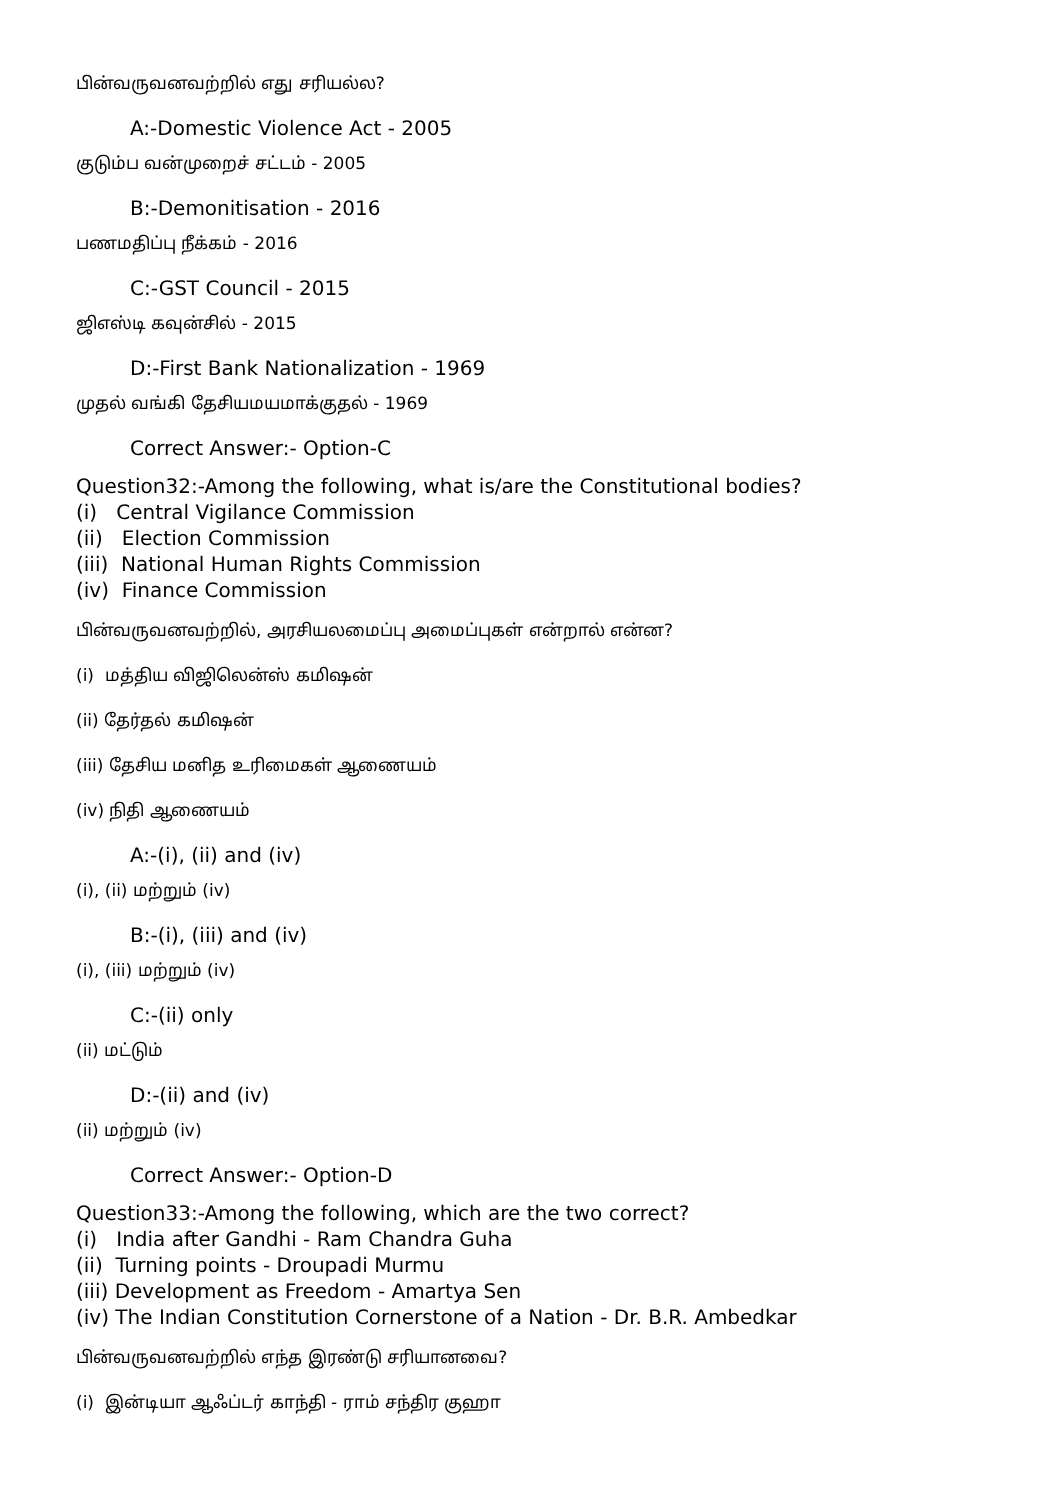பின்வருவனவற்றில் எது சரியல்ல?
A:-Domestic Violence Act - 2005
குடும்ப வன்முறைச் சட்டம் - 2005
B:-Demonitisation - 2016
பணமதிப்பு நீக்கம் - 2016
C:-GST Council - 2015
ஜிஎஸ்டி கவுன்சில் - 2015
D:-First Bank Nationalization - 1969
முதல் வங்கி தேசியமயமாக்குதல் - 1969
Correct Answer:- Option-C
Question32:-Among the following, what is/are the Constitutional bodies?
(i) Central Vigilance Commission
(ii) Election Commission
(iii) National Human Rights Commission
(iv) Finance Commission
பின்வருவனவற்றில், அரசியலமைப்பு அமைப்புகள் என்றால் என்ன?
(i) மத்திய விஜிலென்ஸ் கமிஷன்
(ii) தேர்தல் கமிஷன்
(iii) தேசிய மனித உரிமைகள் ஆணையம்
(iv) நிதி ஆணையம்
A:-(i), (ii) and (iv)
(i), (ii) மற்றும் (iv)
B:-(i), (iii) and (iv)
(i), (iii) மற்றும் (iv)
C:-(ii) only
(ii) மட்டும்
D:-(ii) and (iv)
(ii) மற்றும் (iv)
Correct Answer:- Option-D
Question33:-Among the following, which are the two correct?
(i) India after Gandhi - Ram Chandra Guha
(ii) Turning points - Droupadi Murmu
(iii) Development as Freedom - Amartya Sen
(iv) The Indian Constitution Cornerstone of a Nation - Dr. B.R. Ambedkar
பின்வருவனவற்றில் எந்த இரண்டு சரியானவை?
(i) இன்டியா ஆஃப்டர் காந்தி - ராம் சந்திர குஹா